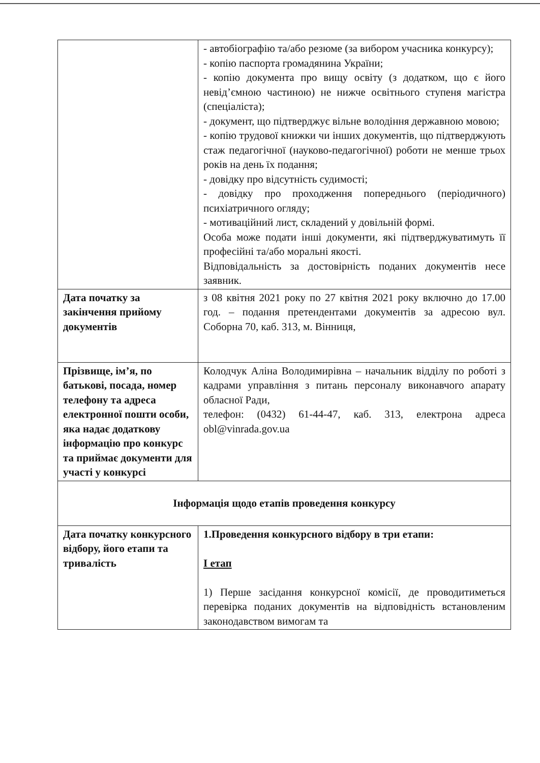| | - автобіографію та/або резюме (за вибором учасника конкурсу); - копію паспорта громадянина України; - копію документа про вищу освіту (з додатком, що є його невід’ємною частиною) не нижче освітнього ступеня магістра (спеціаліста); - документ, що підтверджує вільне володіння державною мовою; - копію трудової книжки чи інших документів, що підтверджують стаж педагогічної (науково-педагогічної) роботи не менше трьох років на день їх подання; - довідку про відсутність судимості; - довідку про проходження попереднього (періодичного) психіатричного огляду; - мотиваційний лист, складений у довільній формі. Особа може подати інші документи, які підтверджуватимуть її професійні та/або моральні якості. Відповідальність за достовірність поданих документів несе заявник. |
| Дата початку за закінчення прийому документів | з 08 квітня 2021 року по 27 квітня 2021 року включно до 17.00 год. – подання претендентами документів за адресою вул. Соборна 70, каб. 313, м. Вінниця, |
| Прізвище, ім’я, по батькові, посада, номер телефону та адреса електронної пошти особи, яка надає додаткову інформацію про конкурс та приймає документи для участі у конкурсі | Колодчук Аліна Володимирівна – начальник відділу по роботі з кадрами управління з питань персоналу виконавчого апарату обласної Ради, телефон: (0432) 61-44-47, каб. 313, електрона адреса obl@vinrada.gov.ua |
| Інформація щодо етапів проведення конкурсу | |
| Дата початку конкурсного відбору, його етапи та тривалість | 1.Проведення конкурсного відбору в три етапи: І етап 1) Перше засідання конкурсної комісії, де проводитиметься перевірка поданих документів на відповідність встановленим законодавством вимогам та |